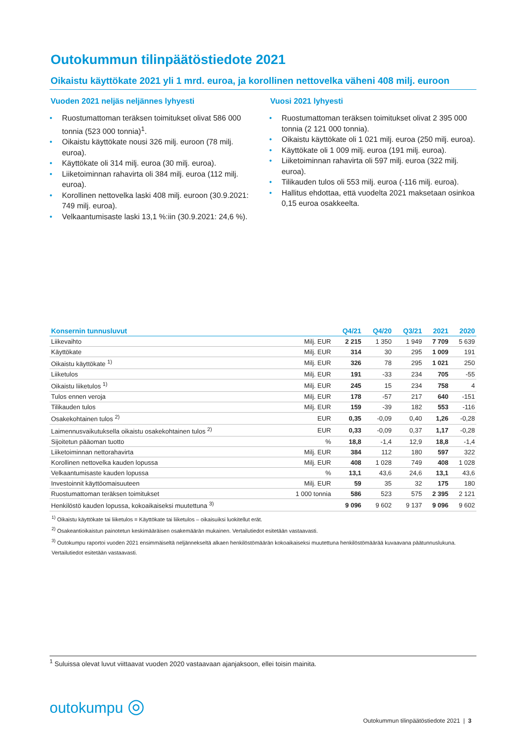Outokummun tilinpäätöstiedote 2021
Oikaistu käyttökate 2021 yli 1 mrd. euroa, ja korollinen nettovelka väheni 408 milj. euroon
Vuoden 2021 neljäs neljännes lyhyesti
• Ruostumattoman teräksen toimitukset olivat 586 000 tonnia (523 000 tonnia)<sup>1</sup>.
• Oikaistu käyttökate nousi 326 milj. euroon (78 milj. euroa).
• Käyttökate oli 314 milj. euroa (30 milj. euroa).
• Liiketoiminnan rahavirta oli 384 milj. euroa (112 milj. euroa).
• Korollinen nettovelka laski 408 milj. euroon (30.9.2021: 749 milj. euroa).
• Velkaantumisaste laski 13,1 %:iin (30.9.2021: 24,6 %).
Vuosi 2021 lyhyesti
• Ruostumattoman teräksen toimitukset olivat 2 395 000 tonnia (2 121 000 tonnia).
• Oikaistu käyttökate oli 1 021 milj. euroa (250 milj. euroa).
• Käyttökate oli 1 009 milj. euroa (191 milj. euroa).
• Liiketoiminnan rahavirta oli 597 milj. euroa (322 milj. euroa).
• Tilikauden tulos oli 553 milj. euroa (-116 milj. euroa).
• Hallitus ehdottaa, että vuodelta 2021 maksetaan osinkoa 0,15 euroa osakkeelta.
| Konsernin tunnusluvut | | Q4/21 | Q4/20 | Q3/21 | 2021 | 2020 |
| --- | --- | --- | --- | --- | --- | --- |
| Liikevaihto | Milj. EUR | 2 215 | 1 350 | 1 949 | 7 709 | 5 639 |
| Käyttökate | Milj. EUR | 314 | 30 | 295 | 1 009 | 191 |
| Oikaistu käyttökate <sup>1)</sup> | Milj. EUR | 326 | 78 | 295 | 1 021 | 250 |
| Liiketulos | Milj. EUR | 191 | -33 | 234 | 705 | -55 |
| Oikaistu liiketulos <sup>1)</sup> | Milj. EUR | 245 | 15 | 234 | 758 | 4 |
| Tulos ennen veroja | Milj. EUR | 178 | -57 | 217 | 640 | -151 |
| Tilikauden tulos | Milj. EUR | 159 | -39 | 182 | 553 | -116 |
| Osakekohtainen tulos <sup>2)</sup> | EUR | 0,35 | -0,09 | 0,40 | 1,26 | -0,28 |
| Laimennusvaikutuksella oikaistu osakekohtainen tulos <sup>2)</sup> | EUR | 0,33 | -0,09 | 0,37 | 1,17 | -0,28 |
| Sijoitetun pääoman tuotto | % | 18,8 | -1,4 | 12,9 | 18,8 | -1,4 |
| Liiketoiminnan nettorahavirta | Milj. EUR | 384 | 112 | 180 | 597 | 322 |
| Korollinen nettovelka kauden lopussa | Milj. EUR | 408 | 1 028 | 749 | 408 | 1 028 |
| Velkaantumisaste kauden lopussa | % | 13,1 | 43,6 | 24,6 | 13,1 | 43,6 |
| Investoinnit käyttöomaisuuteen | Milj. EUR | 59 | 35 | 32 | 175 | 180 |
| Ruostumattoman teräksen toimitukset | 1 000 tonnia | 586 | 523 | 575 | 2 395 | 2 121 |
| Henkilöstö kauden lopussa, kokoaikaiseksi muutettuna <sup>3)</sup> | | 9 096 | 9 602 | 9 137 | 9 096 | 9 602 |
<sup>1)</sup> Oikaistu käyttökate tai liiketulos = Käyttökate tai liiketulos – oikaisuiksi luokitellut erät.
<sup>2)</sup> Osakeantioikaistun painotetun keskimääräisen osakemäärän mukainen. Vertailutiedot esitetään vastaavasti.
<sup>3)</sup> Outokumpu raportoi vuoden 2021 ensimmäiseltä neljännekseltä alkaen henkilöstömäärän kokoaikaiseksi muutettuna henkilöstömäärää kuvaavana päätunnuslukuna. Vertailutiedot esitetään vastaavasti.
<sup>1</sup> Suluissa olevat luvut viittaavat vuoden 2020 vastaavaan ajanjaksoon, ellei toisin mainita.
outokumpu ◎
Outokummun tilinpäätöstiedote 2021 | 3